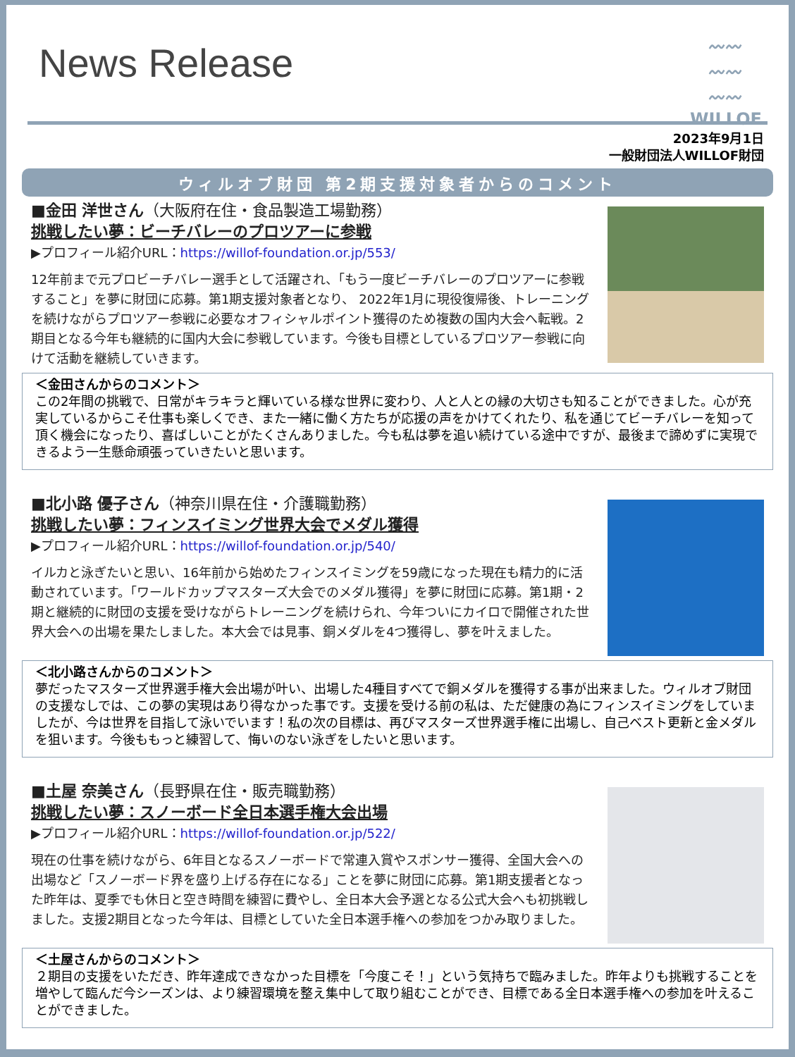News Release
〰〰
〰〰
〰〰
WILLOF
2023年9月1日
一般財団法人WILLOF財団
ウィルオブ財団 第2期支援対象者からのコメント
■金田 洋世さん（大阪府在住・食品製造工場勤務）
挑戦したい夢：ビーチバレーのプロツアーに参戦
▶プロフィール紹介URL：https://willof-foundation.or.jp/553/
12年前まで元プロビーチバレー選手として活躍され、「もう一度ビーチバレーのプロツアーに参戦すること」を夢に財団に応募。第1期支援対象者となり、 2022年1月に現役復帰後、トレーニングを続けながらプロツアー参戦に必要なオフィシャルポイント獲得のため複数の国内大会へ転戦。2期目となる今年も継続的に国内大会に参戦しています。今後も目標としているプロツアー参戦に向けて活動を継続していきます。
＜金田さんからのコメント＞
この2年間の挑戦で、日常がキラキラと輝いている様な世界に変わり、人と人との縁の大切さも知ることができました。心が充実しているからこそ仕事も楽しくでき、また一緒に働く方たちが応援の声をかけてくれたり、私を通じてビーチバレーを知って頂く機会になったり、喜ばしいことがたくさんありました。今も私は夢を追い続けている途中ですが、最後まで諦めずに実現できるよう一生懸命頑張っていきたいと思います。
■北小路 優子さん（神奈川県在住・介護職勤務）
挑戦したい夢：フィンスイミング世界大会でメダル獲得
▶プロフィール紹介URL：https://willof-foundation.or.jp/540/
イルカと泳ぎたいと思い、16年前から始めたフィンスイミングを59歳になった現在も精力的に活動されています。「ワールドカップマスターズ大会でのメダル獲得」を夢に財団に応募。第1期・2期と継続的に財団の支援を受けながらトレーニングを続けられ、今年ついにカイロで開催された世界大会への出場を果たしました。本大会では見事、銅メダルを4つ獲得し、夢を叶えました。
＜北小路さんからのコメント＞
夢だったマスターズ世界選手権大会出場が叶い、出場した4種目すべてで銅メダルを獲得する事が出来ました。ウィルオブ財団の支援なしでは、この夢の実現はあり得なかった事です。支援を受ける前の私は、ただ健康の為にフィンスイミングをしていましたが、今は世界を目指して泳いでいます！私の次の目標は、再びマスターズ世界選手権に出場し、自己ベスト更新と金メダルを狙います。今後ももっと練習して、悔いのない泳ぎをしたいと思います。
■土屋 奈美さん（長野県在住・販売職勤務）
挑戦したい夢：スノーボード全日本選手権大会出場
▶プロフィール紹介URL：https://willof-foundation.or.jp/522/
現在の仕事を続けながら、6年目となるスノーボードで常連入賞やスポンサー獲得、全国大会への出場など「スノーボード界を盛り上げる存在になる」ことを夢に財団に応募。第1期支援者となった昨年は、夏季でも休日と空き時間を練習に費やし、全日本大会予選となる公式大会へも初挑戦しました。支援2期目となった今年は、目標としていた全日本選手権への参加をつかみ取りました。
＜土屋さんからのコメント＞
２期目の支援をいただき、昨年達成できなかった目標を「今度こそ！」という気持ちで臨みました。昨年よりも挑戦することを増やして臨んだ今シーズンは、より練習環境を整え集中して取り組むことができ、目標である全日本選手権への参加を叶えることができました。